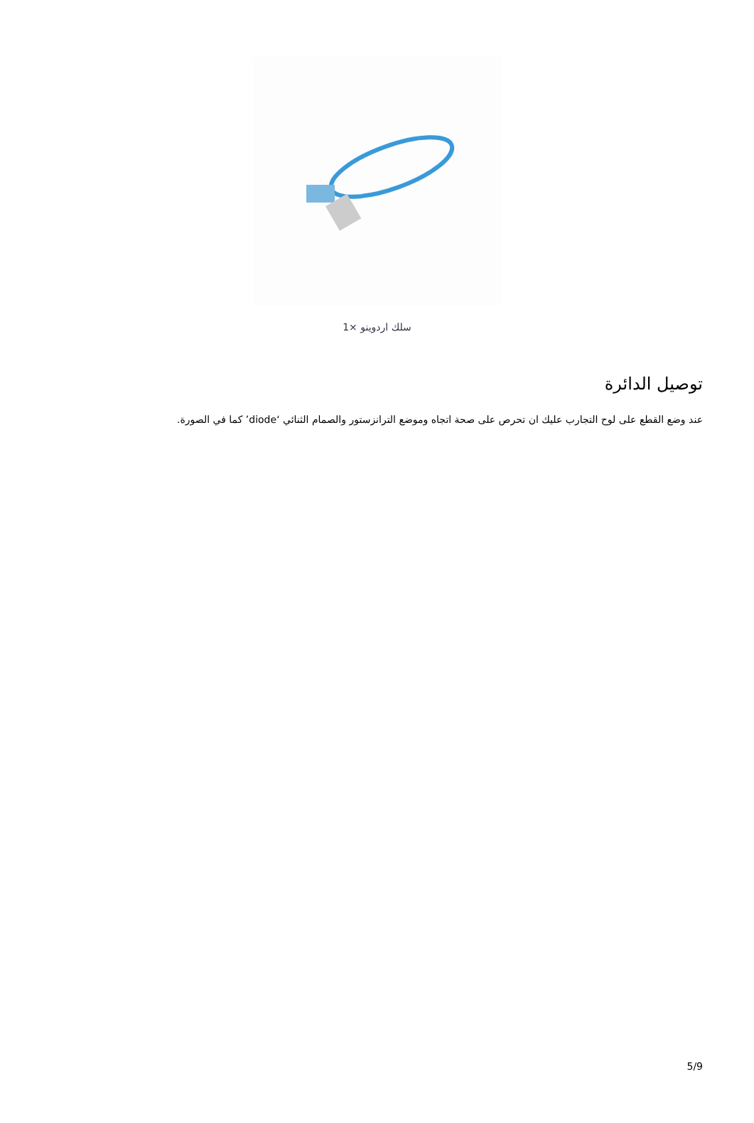1× سلك اردوينو
توصيل الدائرة
عند وضع القطع على لوح التجارب عليك ان تحرص على صحة اتجاه وموضع الترانزستور والصمام الثنائي ‘diode’ كما في الصورة.
5/9